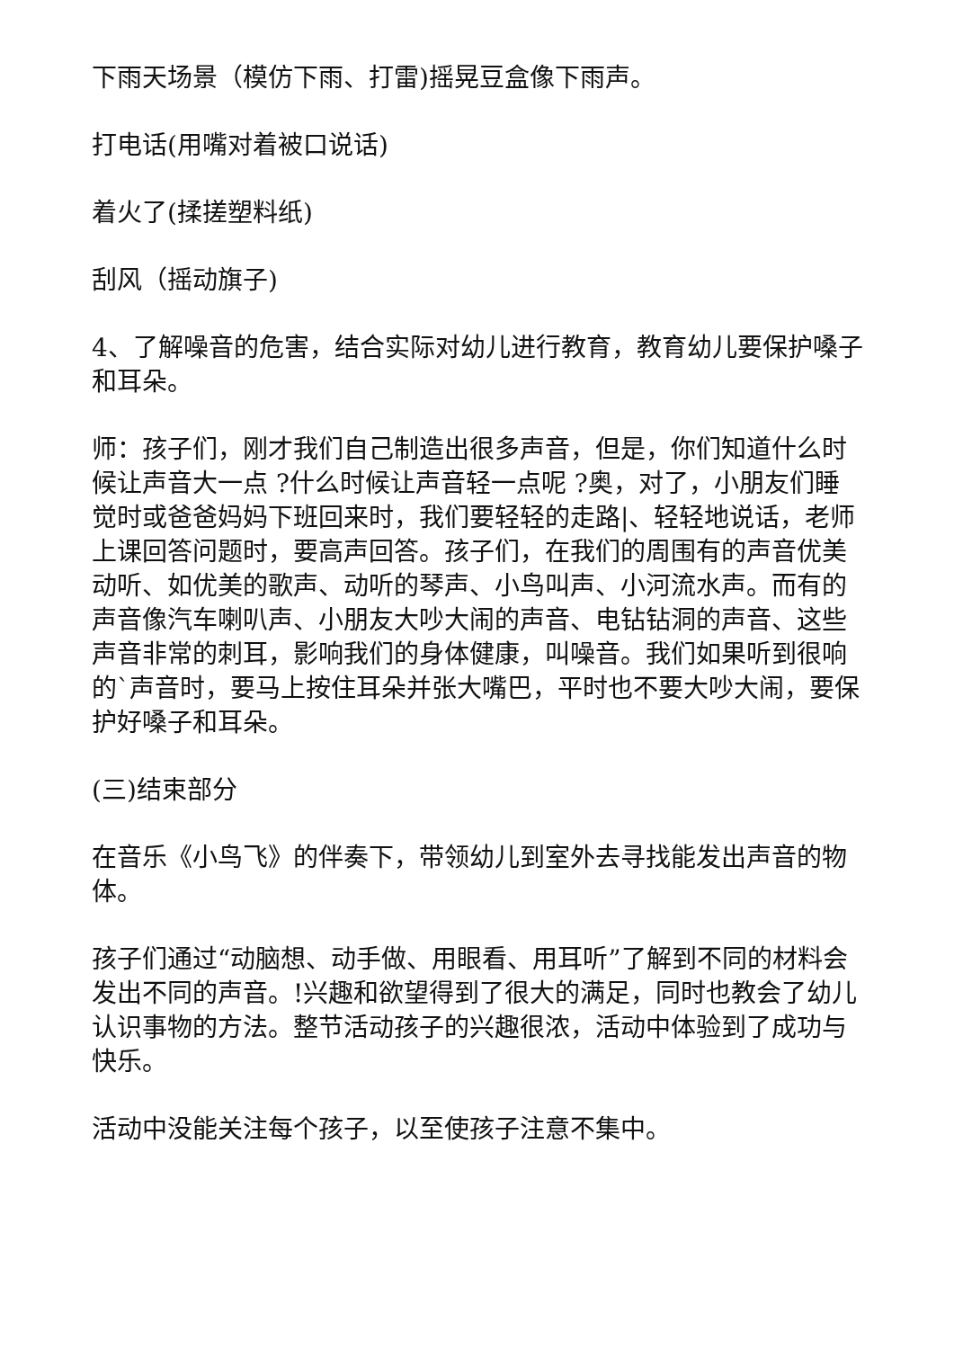下雨天场景（模仿下雨、打雷)摇晃豆盒像下雨声。
打电话(用嘴对着被口说话)
着火了(揉搓塑料纸)
刮风（摇动旗子)
4、了解噪音的危害，结合实际对幼儿进行教育，教育幼儿要保护嗓子和耳朵。
师：孩子们，刚才我们自己制造出很多声音，但是，你们知道什么时候让声音大一点 ?什么时候让声音轻一点呢 ?奥，对了，小朋友们睡觉时或爸爸妈妈下班回来时，我们要轻轻的走路|、轻轻地说话，老师上课回答问题时，要高声回答。孩子们，在我们的周围有的声音优美动听、如优美的歌声、动听的琴声、小鸟叫声、小河流水声。而有的声音像汽车喇叭声、小朋友大吵大闹的声音、电钻钻洞的声音、这些声音非常的刺耳，影响我们的身体健康，叫噪音。我们如果听到很响的`声音时，要马上按住耳朵并张大嘴巴，平时也不要大吵大闹，要保护好嗓子和耳朵。
(三)结束部分
在音乐《小鸟飞》的伴奏下，带领幼儿到室外去寻找能发出声音的物体。
孩子们通过“动脑想、动手做、用眼看、用耳听”了解到不同的材料会发出不同的声音。!兴趣和欲望得到了很大的满足，同时也教会了幼儿认识事物的方法。整节活动孩子的兴趣很浓，活动中体验到了成功与快乐。
活动中没能关注每个孩子，以至使孩子注意不集中。